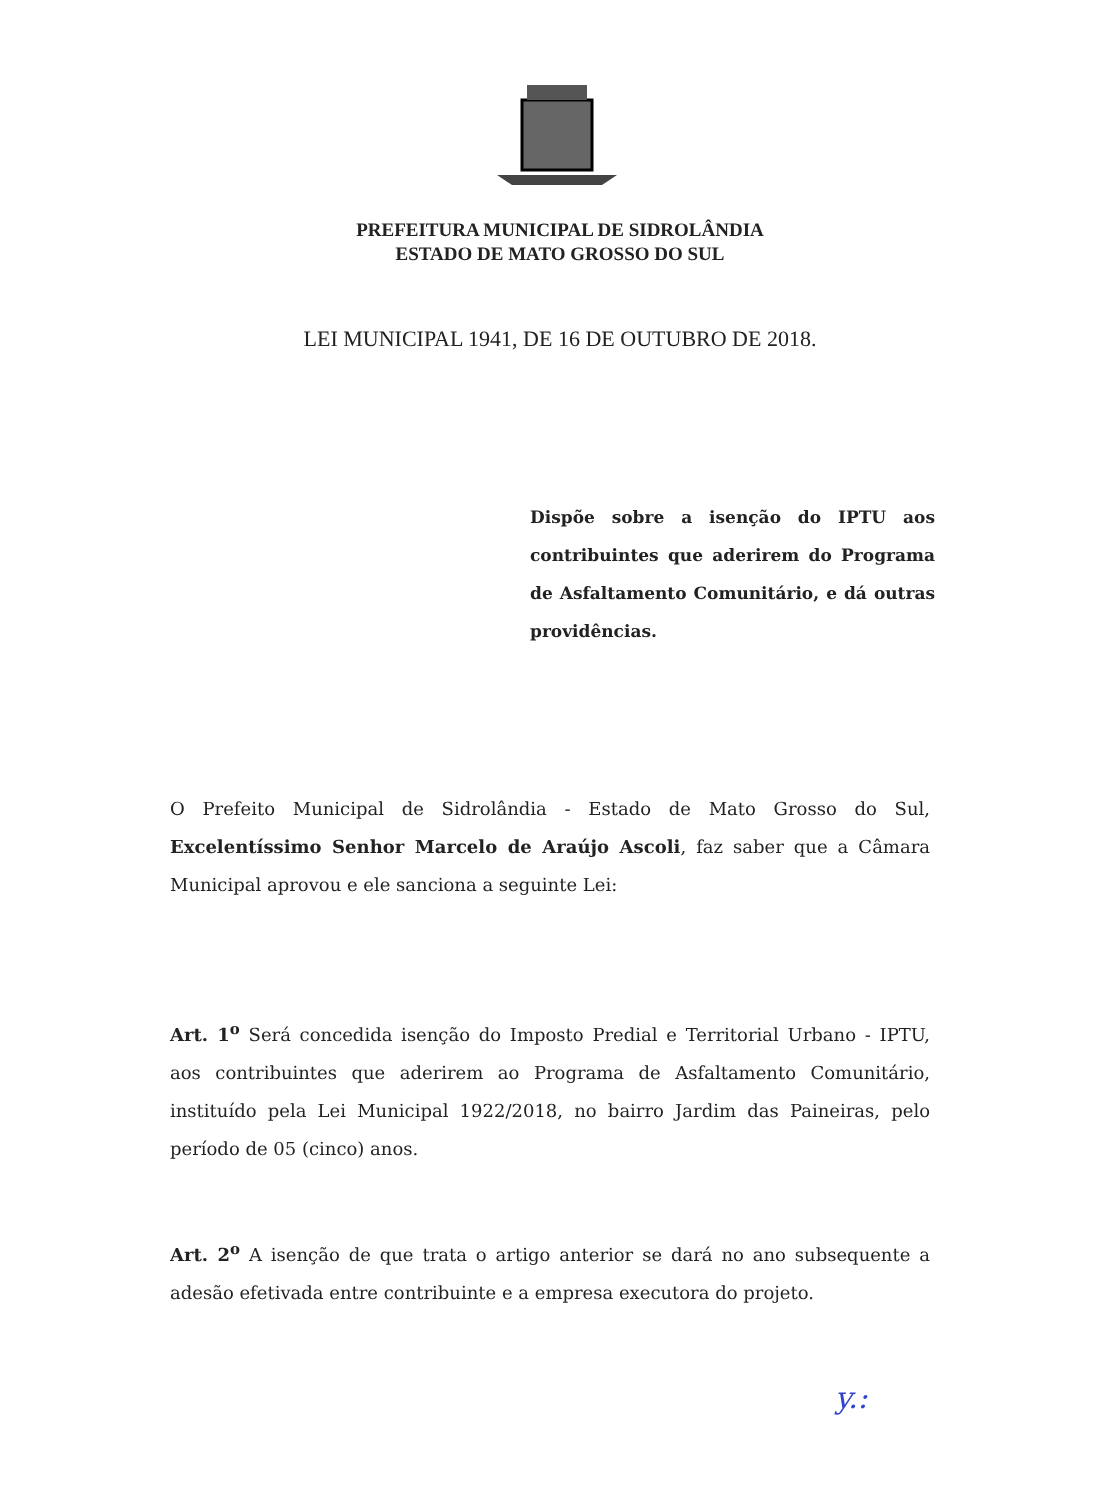PREFEITURA MUNICIPAL DE SIDROLÂNDIA
ESTADO DE MATO GROSSO DO SUL
LEI MUNICIPAL 1941, DE 16 DE OUTUBRO DE 2018.
Dispõe sobre a isenção do IPTU aos contribuintes que aderirem do Programa de Asfaltamento Comunitário, e dá outras providências.
O Prefeito Municipal de Sidrolândia - Estado de Mato Grosso do Sul, Excelentíssimo Senhor Marcelo de Araújo Ascoli, faz saber que a Câmara Municipal aprovou e ele sanciona a seguinte Lei:
Art. 1<sup>o</sup> Será concedida isenção do Imposto Predial e Territorial Urbano - IPTU, aos contribuintes que aderirem ao Programa de Asfaltamento Comunitário, instituído pela Lei Municipal 1922/2018, no bairro Jardim das Paineiras, pelo período de 05 (cinco) anos.
Art. 2<sup>o</sup> A isenção de que trata o artigo anterior se dará no ano subsequente a adesão efetivada entre contribuinte e a empresa executora do projeto.
y.: